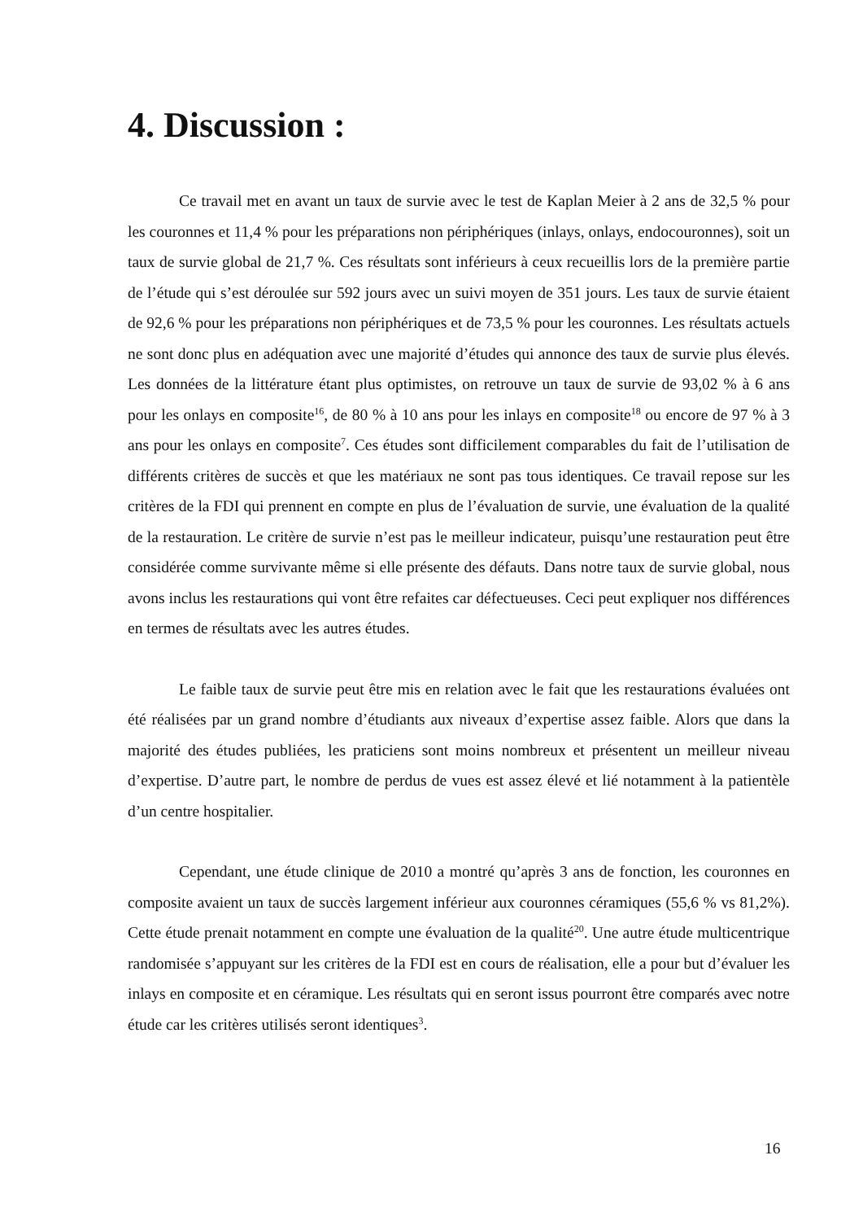4. Discussion :
Ce travail met en avant un taux de survie avec le test de Kaplan Meier à 2 ans de 32,5 % pour les couronnes et 11,4 % pour les préparations non périphériques (inlays, onlays, endocouronnes), soit un taux de survie global de 21,7 %. Ces résultats sont inférieurs à ceux recueillis lors de la première partie de l’étude qui s’est déroulée sur 592 jours avec un suivi moyen de 351 jours. Les taux de survie étaient de 92,6 % pour les préparations non périphériques et de 73,5 % pour les couronnes. Les résultats actuels ne sont donc plus en adéquation avec une majorité d’études qui annonce des taux de survie plus élevés. Les données de la littérature étant plus optimistes, on retrouve un taux de survie de 93,02 % à 6 ans pour les onlays en composite<sup>16</sup>, de 80 % à 10 ans pour les inlays en composite<sup>18</sup> ou encore de 97 % à 3 ans pour les onlays en composite<sup>7</sup>. Ces études sont difficilement comparables du fait de l’utilisation de différents critères de succès et que les matériaux ne sont pas tous identiques. Ce travail repose sur les critères de la FDI qui prennent en compte en plus de l’évaluation de survie, une évaluation de la qualité de la restauration. Le critère de survie n’est pas le meilleur indicateur, puisqu’une restauration peut être considérée comme survivante même si elle présente des défauts. Dans notre taux de survie global, nous avons inclus les restaurations qui vont être refaites car défectueuses. Ceci peut expliquer nos différences en termes de résultats avec les autres études.
Le faible taux de survie peut être mis en relation avec le fait que les restaurations évaluées ont été réalisées par un grand nombre d’étudiants aux niveaux d’expertise assez faible. Alors que dans la majorité des études publiées, les praticiens sont moins nombreux et présentent un meilleur niveau d’expertise. D’autre part, le nombre de perdus de vues est assez élevé et lié notamment à la patientèle d’un centre hospitalier.
Cependant, une étude clinique de 2010 a montré qu’après 3 ans de fonction, les couronnes en composite avaient un taux de succès largement inférieur aux couronnes céramiques (55,6 % vs 81,2%). Cette étude prenait notamment en compte une évaluation de la qualité<sup>20</sup>. Une autre étude multicentrique randomisée s’appuyant sur les critères de la FDI est en cours de réalisation, elle a pour but d’évaluer les inlays en composite et en céramique. Les résultats qui en seront issus pourront être comparés avec notre étude car les critères utilisés seront identiques<sup>3</sup>.
16